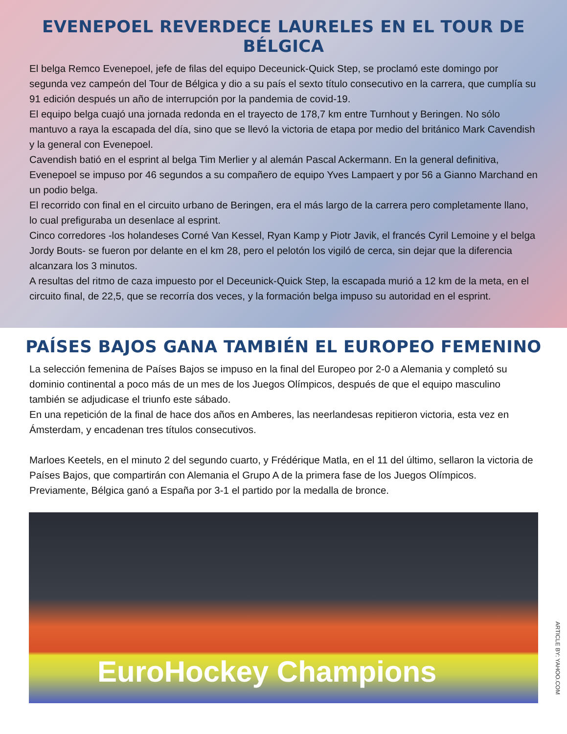EVENEPOEL REVERDECE LAURELES EN EL TOUR DE BÉLGICA
El belga Remco Evenepoel, jefe de filas del equipo Deceunick-Quick Step, se proclamó este domingo por segunda vez campeón del Tour de Bélgica y dio a su país el sexto título consecutivo en la carrera, que cumplía su 91 edición después un año de interrupción por la pandemia de covid-19.
El equipo belga cuajó una jornada redonda en el trayecto de 178,7 km entre Turnhout y Beringen. No sólo mantuvo a raya la escapada del día, sino que se llevó la victoria de etapa por medio del británico Mark Cavendish y la general con Evenepoel.
Cavendish batió en el esprint al belga Tim Merlier y al alemán Pascal Ackermann. En la general definitiva, Evenepoel se impuso por 46 segundos a su compañero de equipo Yves Lampaert y por 56 a Gianno Marchand en un podio belga.
El recorrido con final en el circuito urbano de Beringen, era el más largo de la carrera pero completamente llano, lo cual prefiguraba un desenlace al esprint.
Cinco corredores -los holandeses Corné Van Kessel, Ryan Kamp y Piotr Javik, el francés Cyril Lemoine y el belga Jordy Bouts- se fueron por delante en el km 28, pero el pelotón los vigiló de cerca, sin dejar que la diferencia alcanzara los 3 minutos.
A resultas del ritmo de caza impuesto por el Deceunick-Quick Step, la escapada murió a 12 km de la meta, en el circuito final, de 22,5, que se recorría dos veces, y la formación belga impuso su autoridad en el esprint.
PAÍSES BAJOS GANA TAMBIÉN EL EUROPEO FEMENINO
La selección femenina de Países Bajos se impuso en la final del Europeo por 2-0 a Alemania y completó su dominio continental a poco más de un mes de los Juegos Olímpicos, después de que el equipo masculino también se adjudicase el triunfo este sábado.
En una repetición de la final de hace dos años en Amberes, las neerlandesas repitieron victoria, esta vez en Ámsterdam, y encadenan tres títulos consecutivos.
Marloes Keetels, en el minuto 2 del segundo cuarto, y Frédérique Matla, en el 11 del último, sellaron la victoria de Países Bajos, que compartirán con Alemania el Grupo A de la primera fase de los Juegos Olímpicos.
Previamente, Bélgica ganó a España por 3-1 el partido por la medalla de bronce.
EuroHockey Champions
ARTICLE BY: YAHOO.COM